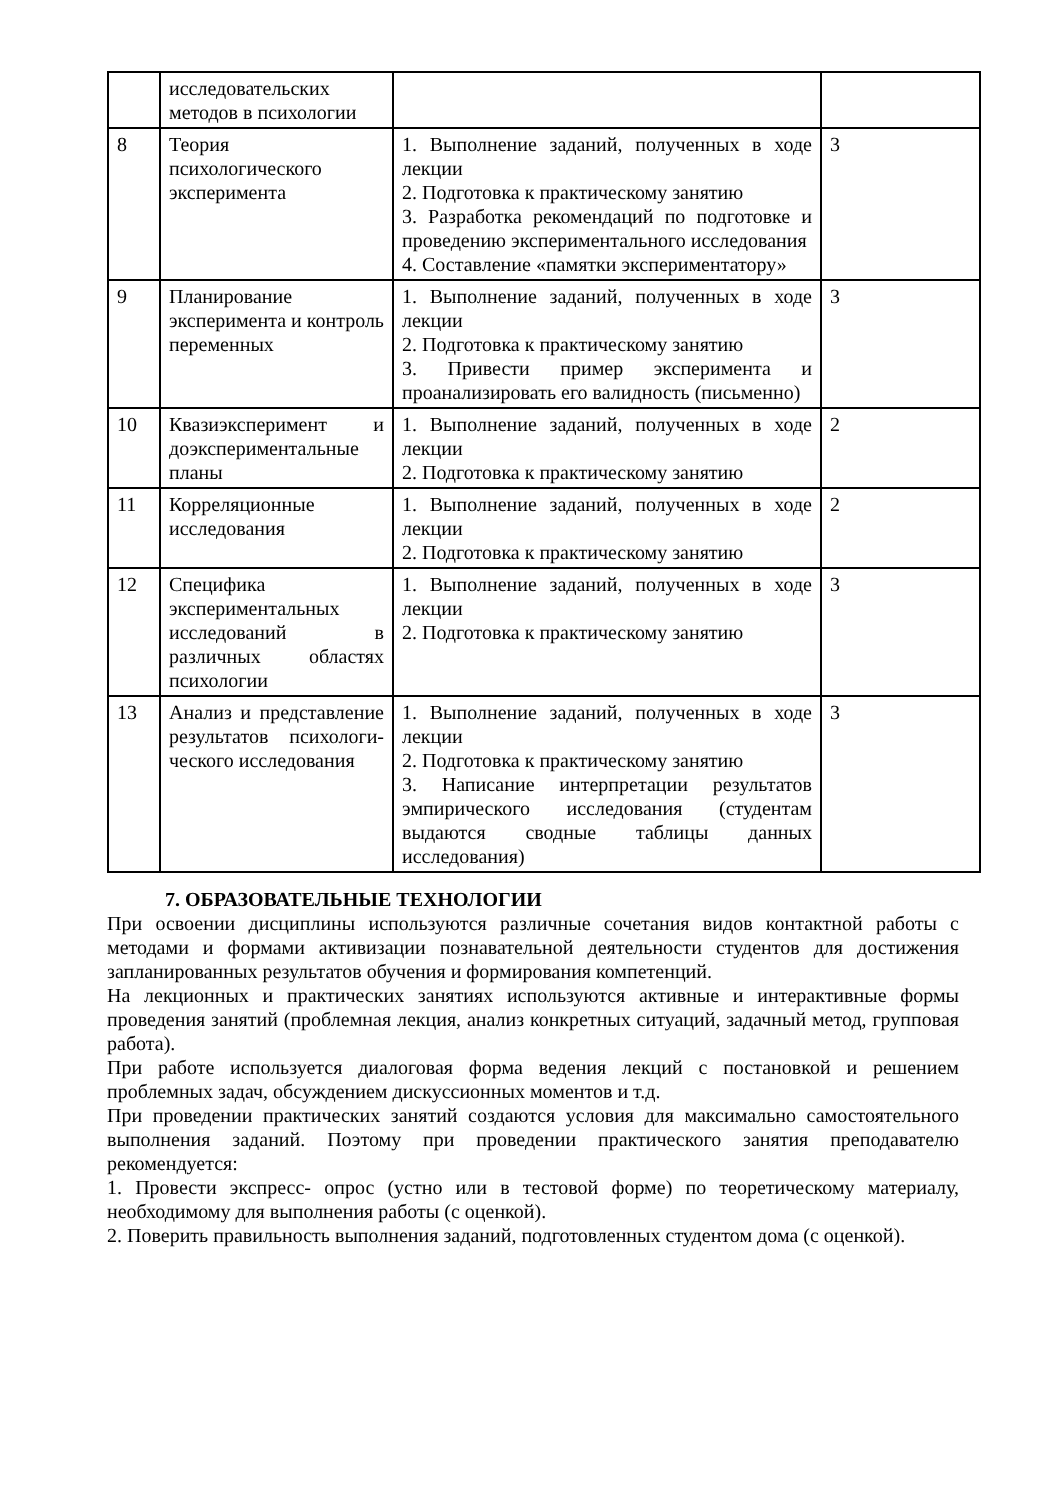| | исследовательских методов в психологии | | |
| 8 | Теория психологического эксперимента | 1. Выполнение заданий, полученных в ходе лекции 2. Подготовка к практическому занятию 3. Разработка рекомендаций по подготовке и проведению экспериментального исследования 4. Составление «памятки экспериментатору» | 3 |
| 9 | Планирование эксперимента и контроль переменных | 1. Выполнение заданий, полученных в ходе лекции 2. Подготовка к практическому занятию 3. Привести пример эксперимента и проанализировать его валидность (письменно) | 3 |
| 10 | Квазиэксперимент и доэкспериментальные планы | 1. Выполнение заданий, полученных в ходе лекции 2. Подготовка к практическому занятию | 2 |
| 11 | Корреляционные исследования | 1. Выполнение заданий, полученных в ходе лекции 2. Подготовка к практическому занятию | 2 |
| 12 | Специфика экспериментальных исследований в различных областях психологии | 1. Выполнение заданий, полученных в ходе лекции 2. Подготовка к практическому занятию | 3 |
| 13 | Анализ и представление результатов психологи- ческого исследования | 1. Выполнение заданий, полученных в ходе лекции 2. Подготовка к практическому занятию 3. Написание интерпретации результатов эмпирического исследования (студентам выдаются сводные таблицы данных исследования) | 3 |
7. ОБРАЗОВАТЕЛЬНЫЕ ТЕХНОЛОГИИ
При освоении дисциплины используются различные сочетания видов контактной работы с методами и формами активизации познавательной деятельности студентов для достижения запланированных результатов обучения и формирования компетенций.
На лекционных и практических занятиях используются активные и интерактивные формы проведения занятий (проблемная лекция, анализ конкретных ситуаций, задачный метод, групповая работа).
При работе используется диалоговая форма ведения лекций с постановкой и решением проблемных задач, обсуждением дискуссионных моментов и т.д.
При проведении практических занятий создаются условия для максимально самостоятельного выполнения заданий. Поэтому при проведении практического занятия преподавателю рекомендуется:
1. Провести экспресс- опрос (устно или в тестовой форме) по теоретическому материалу, необходимому для выполнения работы (с оценкой).
2. Поверить правильность выполнения заданий, подготовленных студентом дома (с оценкой).